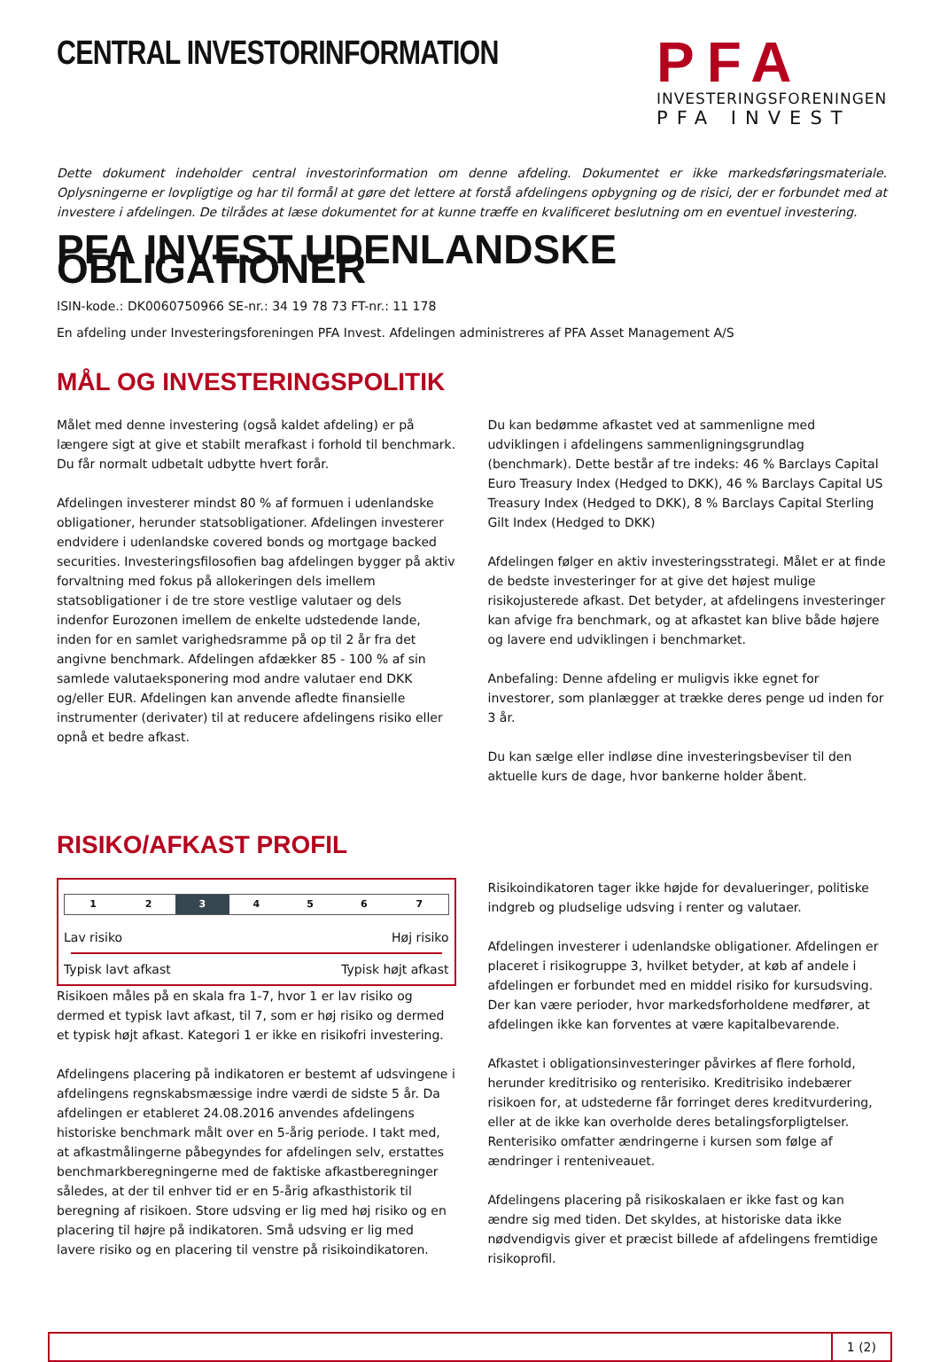CENTRAL INVESTORINFORMATION
PFA
INVESTERINGSFORENINGEN
PFA INVEST
Dette dokument indeholder central investorinformation om denne afdeling. Dokumentet er ikke markedsføringsmateriale. Oplysningerne er lovpligtige og har til formål at gøre det lettere at forstå afdelingens opbygning og de risici, der er forbundet med at investere i afdelingen. De tilrådes at læse dokumentet for at kunne træffe en kvalificeret beslutning om en eventuel investering.
PFA INVEST UDENLANDSKE OBLIGATIONER
ISIN-kode.: DK0060750966 SE-nr.: 34 19 78 73 FT-nr.: 11 178
En afdeling under Investeringsforeningen PFA Invest. Afdelingen administreres af PFA Asset Management A/S
MÅL OG INVESTERINGSPOLITIK
Målet med denne investering (også kaldet afdeling) er på længere sigt at give et stabilt merafkast i forhold til benchmark. Du får normalt udbetalt udbytte hvert forår.
Afdelingen investerer mindst 80 % af formuen i udenlandske obligationer, herunder statsobligationer. Afdelingen investerer endvidere i udenlandske covered bonds og mortgage backed securities. Investeringsfilosofien bag afdelingen bygger på aktiv forvaltning med fokus på allokeringen dels imellem statsobligationer i de tre store vestlige valutaer og dels indenfor Eurozonen imellem de enkelte udstedende lande, inden for en samlet varighedsramme på op til 2 år fra det angivne benchmark. Afdelingen afdækker 85 - 100 % af sin samlede valutaeksponering mod andre valutaer end DKK og/eller EUR. Afdelingen kan anvende afledte finansielle instrumenter (derivater) til at reducere afdelingens risiko eller opnå et bedre afkast.
Du kan bedømme afkastet ved at sammenligne med udviklingen i afdelingens sammenligningsgrundlag (benchmark). Dette består af tre indeks: 46 % Barclays Capital Euro Treasury Index (Hedged to DKK), 46 % Barclays Capital US Treasury Index (Hedged to DKK), 8 % Barclays Capital Sterling Gilt Index (Hedged to DKK)
Afdelingen følger en aktiv investeringsstrategi. Målet er at finde de bedste investeringer for at give det højest mulige risikojusterede afkast. Det betyder, at afdelingens investeringer kan afvige fra benchmark, og at afkastet kan blive både højere og lavere end udviklingen i benchmarket.
Anbefaling: Denne afdeling er muligvis ikke egnet for investorer, som planlægger at trække deres penge ud inden for 3 år.
Du kan sælge eller indløse dine investeringsbeviser til den aktuelle kurs de dage, hvor bankerne holder åbent.
RISIKO/AFKAST PROFIL
| 1 | 2 | 3 | 4 | 5 | 6 | 7 |
Lav risiko Høj risiko
Typisk lavt afkast Typisk højt afkast
Risikoen måles på en skala fra 1-7, hvor 1 er lav risiko og dermed et typisk lavt afkast, til 7, som er høj risiko og dermed et typisk højt afkast. Kategori 1 er ikke en risikofri investering.
Afdelingens placering på indikatoren er bestemt af udsvingene i afdelingens regnskabsmæssige indre værdi de sidste 5 år. Da afdelingen er etableret 24.08.2016 anvendes afdelingens historiske benchmark målt over en 5-årig periode. I takt med, at afkastmålingerne påbegyndes for afdelingen selv, erstattes benchmarkberegningerne med de faktiske afkastberegninger således, at der til enhver tid er en 5-årig afkasthistorik til beregning af risikoen. Store udsving er lig med høj risiko og en placering til højre på indikatoren. Små udsving er lig med lavere risiko og en placering til venstre på risikoindikatoren.
Risikoindikatoren tager ikke højde for devalueringer, politiske indgreb og pludselige udsving i renter og valutaer.
Afdelingen investerer i udenlandske obligationer. Afdelingen er placeret i risikogruppe 3, hvilket betyder, at køb af andele i afdelingen er forbundet med en middel risiko for kursudsving. Der kan være perioder, hvor markedsforholdene medfører, at afdelingen ikke kan forventes at være kapitalbevarende.
Afkastet i obligationsinvesteringer påvirkes af flere forhold, herunder kreditrisiko og renterisiko. Kreditrisiko indebærer risikoen for, at udstederne får forringet deres kreditvurdering, eller at de ikke kan overholde deres betalingsforpligtelser. Renterisiko omfatter ændringerne i kursen som følge af ændringer i renteniveauet.
Afdelingens placering på risikoskalaen er ikke fast og kan ændre sig med tiden. Det skyldes, at historiske data ikke nødvendigvis giver et præcist billede af afdelingens fremtidige risikoprofil.
1 (2)